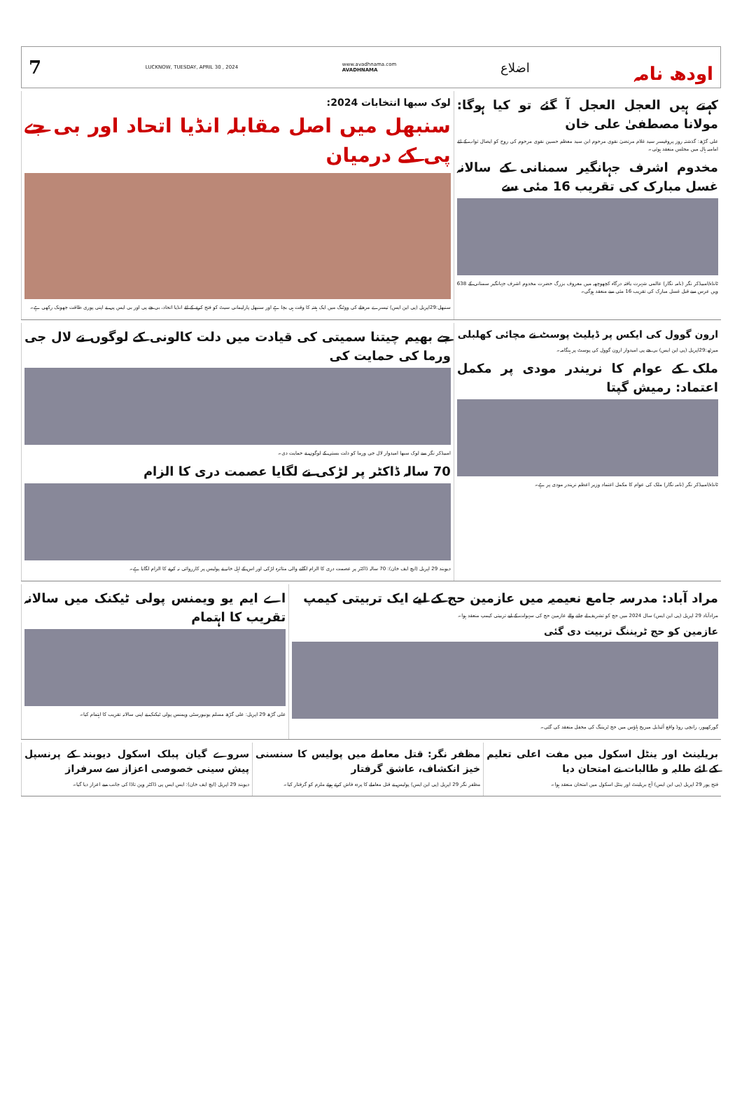7 LUCKNOW, TUESDAY, APRIL 30 , 2024 www.avadhnama.com
AVADHNAMA اضلاع اودھ نامہ
لوک سبھا انتخابات 2024:
سنبھل میں اصل مقابلہ انڈیا اتحاد اور بی جے پی کے درمیان
سنبھل:29اپریل (پی این ایس) تیسرے مرحلے کی ووٹنگ میں ایک ہفتہ کا وقت ہی بچا ہے اور سنبھل پارلیمانی سیٹ کو فتح کرنے کے لئے انڈیا اتحاد، بی جے پی اور بی ایس پی نے اپنی پوری طاقت جھونک رکھی ہے۔
کہتے ہیں العجل العجل آ گئے تو کیا ہوگا: مولانا مصطفیٰ علی خان
علی گڑھ: گذشتہ روز پروفیسر سید غلام مرتضیٰ نقوی مرحوم ابن سید معظم حسین نقوی مرحوم کی روح کو ایصال ثواب کے لئے امامیہ ہال میں مجلس منعقد ہوئی۔
مخدوم اشرف جہانگیر سمنانی کے سالانہ غسل مبارک کی تقریب 16 مئی سے
ٹانڈہ/امبیڈکر نگر (نامہ نگار) عالمی شہرت یافتہ درگاہ کچھوچھہ میں معروف بزرگ حضرت مخدوم اشرف جہانگیر سمنانی کے 638 ویں عرس سے قبل غسل مبارک کی تقریب 16 مئی سے منعقد ہوگی۔
جے بھیم چیتنا سمیتی کی قیادت میں دلت کالونی کے لوگوں نے لال جی ورما کی حمایت کی
امبیڈکر نگر سے لوک سبھا امیدوار لال جی ورما کو دلت بستی کے لوگوں نے حمایت دی۔
70 سالہ ڈاکٹر پر لڑکی نے لگایا عصمت دری کا الزام
دیوبند 29 اپریل (ایچ ایف خان): 70 سالہ ڈاکٹر پر عصمت دری کا الزام لگانے والی متاثرہ لڑکی اور اس کے اہل خانہ نے پولیس پر کارروائی نہ کرنے کا الزام لگایا ہے۔
ارون گوول کی ایکس پر ڈیلیٹ پوسٹ نے مچائی کھلبلی
میرٹھ:29اپریل (پی این ایس) بی جے پی امیدوار ارون گوول کی پوسٹ پر ہنگامہ۔
ملک کے عوام کا نریندر مودی پر مکمل اعتماد: رمیش گپتا
ٹانڈہ/امبیڈکر نگر (نامہ نگار) ملک کی عوام کا مکمل اعتماد وزیر اعظم نریندر مودی پر ہے۔
اے ایم یو ویمنس پولی ٹیکنک میں سالانہ تقریب کا اہتمام
علی گڑھ 29 اپریل: علی گڑھ مسلم یونیورسٹی ویمنس پولی ٹیکنک نے اپنی سالانہ تقریب کا اہتمام کیا۔
مراد آباد: مدرسہ جامع نعیمیہ میں عازمین حج کے لیے ایک تربیتی کیمپ
مرادآباد 29 اپریل (پی این ایس) سال 2024 میں حج کو تشریف لے جانے والے عازمین حج کی سہولت کے لیے تربیتی کیمپ منعقد ہوا۔
عازمین کو حج ٹریننگ تربیت دی گئی
گورکھپور، رانچی روڈ واقع آئیڈیل میریج ہاؤس میں حج ٹریننگ کی محفل منعقد کی گئی۔
سروے گیان پبلک اسکول دیوبند کے پرنسپل پیش سینی خصوصی اعزاز سے سرفراز
دیوبند 29 اپریل (ایچ ایف خان): ایس ایس پی ڈاکٹر وپن تاڈا کی جانب سے اعزاز دیا گیا۔
مظفر نگر: قتل معاملے میں پولیس کا سنسنی خیز انکشاف، عاشق گرفتار
مظفر نگر 29 اپریل (پی این ایس) پولیس نے قتل معاملے کا پردہ فاش کرتے ہوئے ملزم کو گرفتار کیا۔
بریلینٹ اور ینٹل اسکول میں مفت اعلی تعلیم کے لئے طلبہ و طالبات نے امتحان دیا
فتح پور 29 اپریل (پی این ایس) آج بریلینٹ اور ینٹل اسکول میں امتحان منعقد ہوا۔